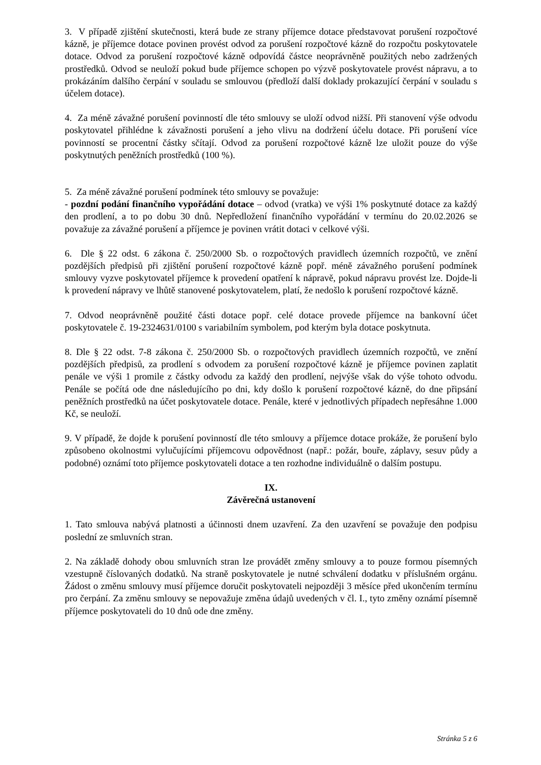3. V případě zjištění skutečnosti, která bude ze strany příjemce dotace představovat porušení rozpočtové kázně, je příjemce dotace povinen provést odvod za porušení rozpočtové kázně do rozpočtu poskytovatele dotace. Odvod za porušení rozpočtové kázně odpovídá částce neoprávněně použitých nebo zadržených prostředků. Odvod se neuloží pokud bude příjemce schopen po výzvě poskytovatele provést nápravu, a to prokázáním dalšího čerpání v souladu se smlouvou (předloží další doklady prokazující čerpání v souladu s účelem dotace).
4. Za méně závažné porušení povinností dle této smlouvy se uloží odvod nižší. Při stanovení výše odvodu poskytovatel přihlédne k závažnosti porušení a jeho vlivu na dodržení účelu dotace. Při porušení více povinností se procentní částky sčítají. Odvod za porušení rozpočtové kázně lze uložit pouze do výše poskytnutých peněžních prostředků (100 %).
5. Za méně závažné porušení podmínek této smlouvy se považuje:
- pozdní podání finančního vypořádání dotace – odvod (vratka) ve výši 1% poskytnuté dotace za každý den prodlení, a to po dobu 30 dnů. Nepředložení finančního vypořádání v termínu do 20.02.2026 se považuje za závažné porušení a příjemce je povinen vrátit dotaci v celkové výši.
6. Dle § 22 odst. 6 zákona č. 250/2000 Sb. o rozpočtových pravidlech územních rozpočtů, ve znění pozdějších předpisů při zjištění porušení rozpočtové kázně popř. méně závažného porušení podmínek smlouvy vyzve poskytovatel příjemce k provedení opatření k nápravě, pokud nápravu provést lze. Dojde-li k provedení nápravy ve lhůtě stanovené poskytovatelem, platí, že nedošlo k porušení rozpočtové kázně.
7. Odvod neoprávněně použité části dotace popř. celé dotace provede příjemce na bankovní účet poskytovatele č. 19-2324631/0100 s variabilním symbolem, pod kterým byla dotace poskytnuta.
8. Dle § 22 odst. 7-8 zákona č. 250/2000 Sb. o rozpočtových pravidlech územních rozpočtů, ve znění pozdějších předpisů, za prodlení s odvodem za porušení rozpočtové kázně je příjemce povinen zaplatit penále ve výši 1 promile z částky odvodu za každý den prodlení, nejvýše však do výše tohoto odvodu. Penále se počítá ode dne následujícího po dni, kdy došlo k porušení rozpočtové kázně, do dne připsání peněžních prostředků na účet poskytovatele dotace. Penále, které v jednotlivých případech nepřesáhne 1.000 Kč, se neuloží.
9. V případě, že dojde k porušení povinností dle této smlouvy a příjemce dotace prokáže, že porušení bylo způsobeno okolnostmi vylučujícími příjemcovu odpovědnost (např.: požár, bouře, záplavy, sesuv půdy a podobné) oznámí toto příjemce poskytovateli dotace a ten rozhodne individuálně o dalším postupu.
IX.
Závěrečná ustanovení
1. Tato smlouva nabývá platnosti a účinnosti dnem uzavření. Za den uzavření se považuje den podpisu poslední ze smluvních stran.
2. Na základě dohody obou smluvních stran lze provádět změny smlouvy a to pouze formou písemných vzestupně číslovaných dodatků. Na straně poskytovatele je nutné schválení dodatku v příslušném orgánu. Žádost o změnu smlouvy musí příjemce doručit poskytovateli nejpozději 3 měsíce před ukončením termínu pro čerpání. Za změnu smlouvy se nepovažuje změna údajů uvedených v čl. I., tyto změny oznámí písemně příjemce poskytovateli do 10 dnů ode dne změny.
Stránka 5 z 6